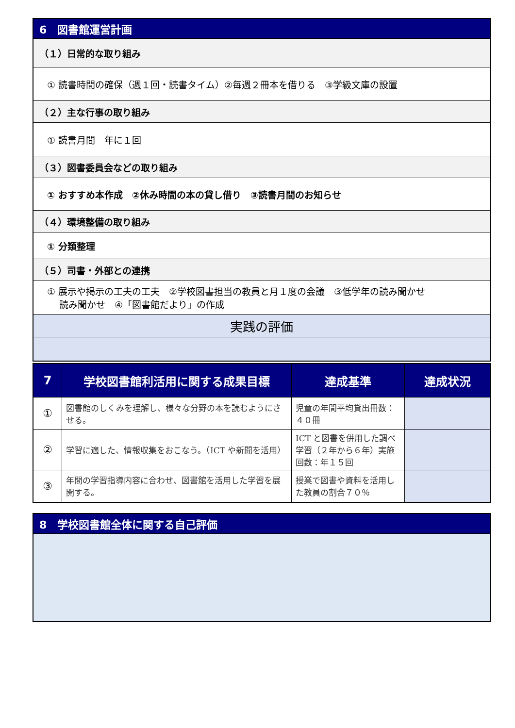| 6 図書館運営計画 |
| （１）日常的な取り組み |
| ① 読書時間の確保（週１回・読書タイム）②毎週２冊本を借りる ③学級文庫の設置 |
| （２）主な行事の取り組み |
| ① 読書月間 年に１回 |
| （３）図書委員会などの取り組み |
| ① おすすめ本作成 ②休み時間の本の貸し借り ③読書月間のお知らせ |
| （４）環境整備の取り組み |
| ① 分類整理 |
| （５）司書・外部との連携 |
| ① 展示や掲示の工夫の工夫 ②学校図書担当の教員と月１度の会議 ③低学年の読み聞かせ 読み聞かせ ④「図書館だより」の作成 |
| 実践の評価 |
| 7 | 学校図書館利活用に関する成果目標 | 達成基準 | 達成状況 |
| --- | --- | --- | --- |
| ① | 図書館のしくみを理解し、様々な分野の本を読むようにさせる。 | 児童の年間平均貸出冊数：４０冊 | |
| ② | 学習に適した、情報収集をおこなう。（ICT や新聞を活用） | ICT と図書を併用した調べ学習（２年から６年）実施回数：年１５回 | |
| ③ | 年間の学習指導内容に合わせ、図書館を活用した学習を展開する。 | 授業で図書や資料を活用した教員の割合７０％ | |
| 8 学校図書館全体に関する自己評価 |